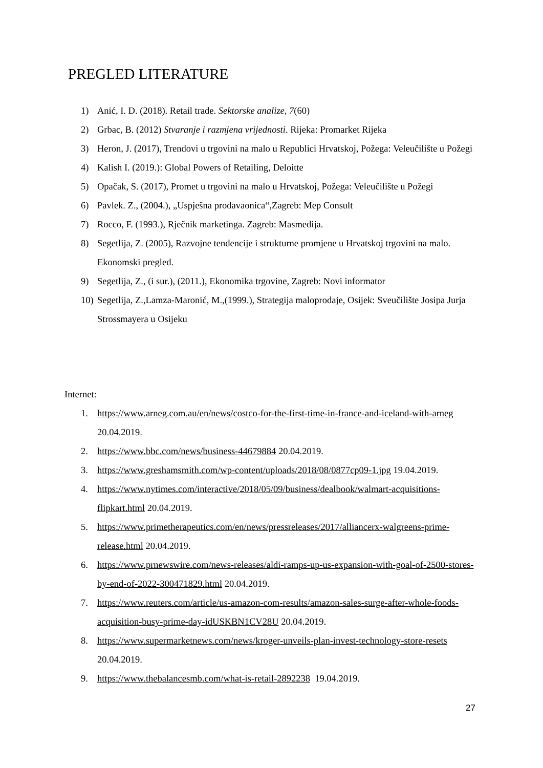PREGLED LITERATURE
1) Anić, I. D. (2018). Retail trade. Sektorske analize, 7(60)
2) Grbac, B. (2012) Stvaranje i razmjena vrijednosti. Rijeka: Promarket Rijeka
3) Heron, J. (2017), Trendovi u trgovini na malo u Republici Hrvatskoj, Požega: Veleučilište u Požegi
4) Kalish I. (2019.): Global Powers of Retailing, Deloitte
5) Opačak, S. (2017), Promet u trgovini na malo u Hrvatskoj, Požega: Veleučilište u Požegi
6) Pavlek. Z., (2004.), „Uspješna prodavaonica“,Zagreb: Mep Consult
7) Rocco, F. (1993.), Rječnik marketinga. Zagreb: Masmedija.
8) Segetlija, Z. (2005), Razvojne tendencije i strukturne promjene u Hrvatskoj trgovini na malo. Ekonomski pregled.
9) Segetlija, Z., (i sur.), (2011.), Ekonomika trgovine, Zagreb: Novi informator
10) Segetlija, Z.,Lamza-Maronić, M.,(1999.), Strategija maloprodaje, Osijek: Sveučilište Josipa Jurja Strossmayera u Osijeku
Internet:
1. https://www.arneg.com.au/en/news/costco-for-the-first-time-in-france-and-iceland-with-arneg 20.04.2019.
2. https://www.bbc.com/news/business-44679884 20.04.2019.
3. https://www.greshamsmith.com/wp-content/uploads/2018/08/0877cp09-1.jpg 19.04.2019.
4. https://www.nytimes.com/interactive/2018/05/09/business/dealbook/walmart-acquisitions-flipkart.html 20.04.2019.
5. https://www.primetherapeutics.com/en/news/pressreleases/2017/alliancerx-walgreens-prime-release.html 20.04.2019.
6. https://www.prnewswire.com/news-releases/aldi-ramps-up-us-expansion-with-goal-of-2500-stores-by-end-of-2022-300471829.html 20.04.2019.
7. https://www.reuters.com/article/us-amazon-com-results/amazon-sales-surge-after-whole-foods-acquisition-busy-prime-day-idUSKBN1CV28U 20.04.2019.
8. https://www.supermarketnews.com/news/kroger-unveils-plan-invest-technology-store-resets 20.04.2019.
9. https://www.thebalancesmb.com/what-is-retail-2892238 19.04.2019.
27